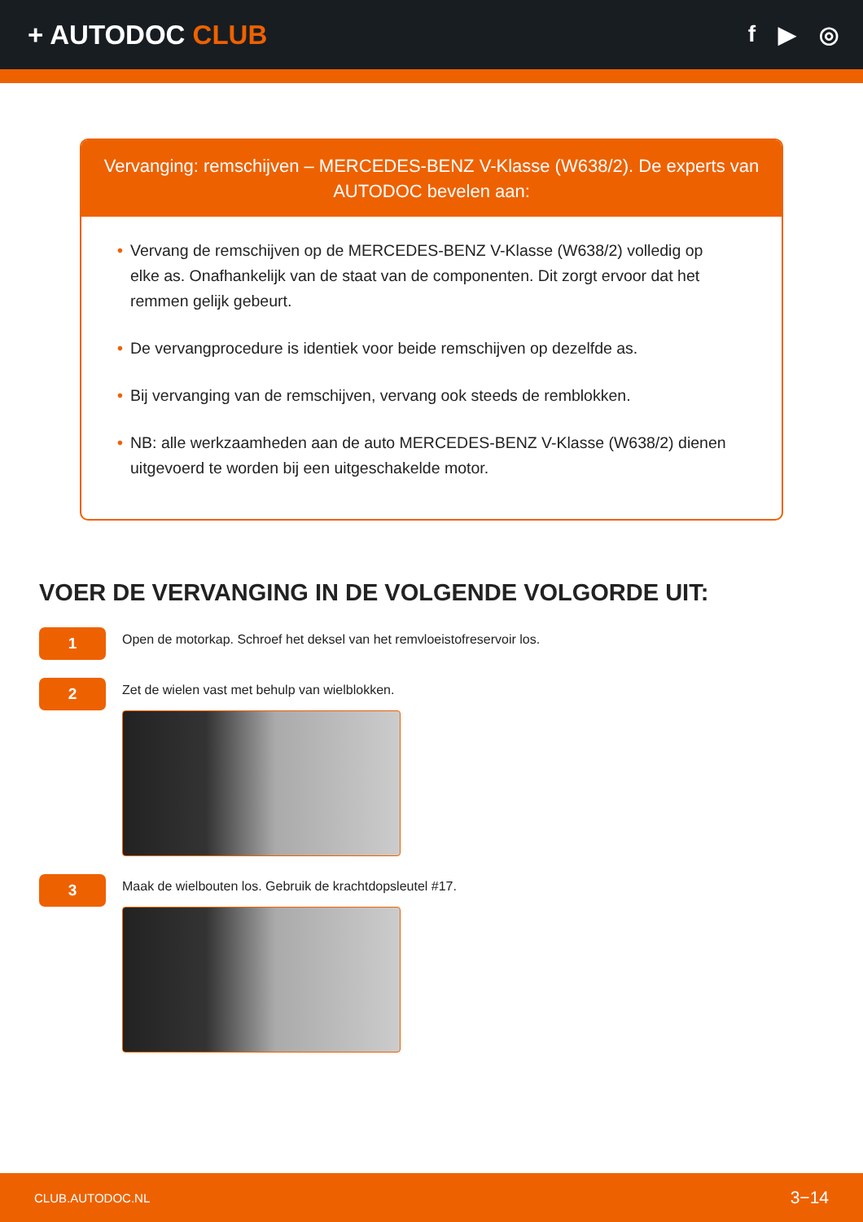+ AUTODOC CLUB
f ▶ ◎
Vervanging: remschijven – MERCEDES-BENZ V-Klasse (W638/2). De experts van AUTODOC bevelen aan:
• Vervang de remschijven op de MERCEDES-BENZ V-Klasse (W638/2) volledig op elke as. Onafhankelijk van de staat van de componenten. Dit zorgt ervoor dat het remmen gelijk gebeurt.
• De vervangprocedure is identiek voor beide remschijven op dezelfde as.
• Bij vervanging van de remschijven, vervang ook steeds de remblokken.
• NB: alle werkzaamheden aan de auto MERCEDES-BENZ V-Klasse (W638/2) dienen uitgevoerd te worden bij een uitgeschakelde motor.
VOER DE VERVANGING IN DE VOLGENDE VOLGORDE UIT:
1
Open de motorkap. Schroef het deksel van het remvloeistofreservoir los.
2
Zet de wielen vast met behulp van wielblokken.
3
Maak de wielbouten los. Gebruik de krachtdopsleutel #17.
CLUB.AUTODOC.NL 3−14